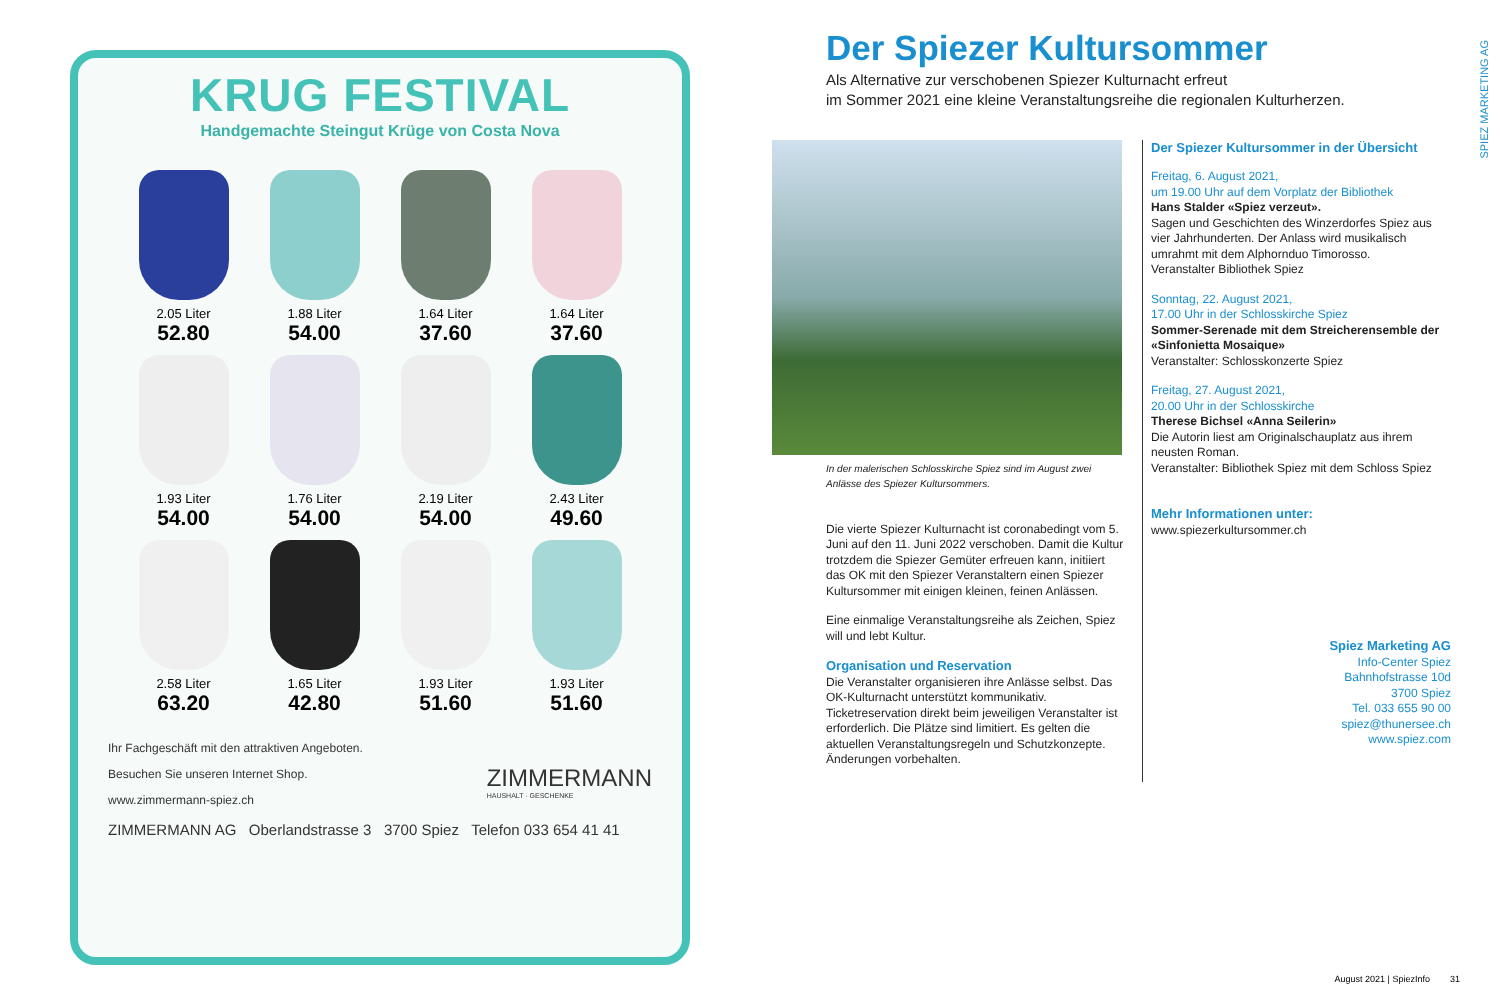KRUG FESTIVAL
Handgemachte Steingut Krüge von Costa Nova
2.05 Liter
52.80
1.88 Liter
54.00
1.64 Liter
37.60
1.64 Liter
37.60
1.93 Liter
54.00
1.76 Liter
54.00
2.19 Liter
54.00
2.43 Liter
49.60
2.58 Liter
63.20
1.65 Liter
42.80
1.93 Liter
51.60
1.93 Liter
51.60
Ihr Fachgeschäft mit den attraktiven Angeboten.
Besuchen Sie unseren Internet Shop.
www.zimmermann-spiez.ch
ZIMMERMANN
HAUSHALT · GESCHENKE
ZIMMERMANN AG Oberlandstrasse 3 3700 Spiez Telefon 033 654 41 41
Der Spiezer Kultursommer
Als Alternative zur verschobenen Spiezer Kulturnacht erfreut
im Sommer 2021 eine kleine Veranstaltungsreihe die regionalen Kulturherzen.
In der malerischen Schlosskirche Spiez sind im August zwei Anlässe des Spiezer Kultursommers.
Die vierte Spiezer Kulturnacht ist coronabedingt vom 5. Juni auf den 11. Juni 2022 verschoben. Damit die Kultur trotzdem die Spiezer Gemüter erfreuen kann, initiiert das OK mit den Spiezer Veranstaltern einen Spiezer Kultursommer mit einigen kleinen, feinen Anlässen.
Eine einmalige Veranstaltungsreihe als Zeichen, Spiez will und lebt Kultur.
Organisation und Reservation
Die Veranstalter organisieren ihre Anlässe selbst. Das OK-Kulturnacht unterstützt kommunikativ. Ticketreservation direkt beim jeweiligen Veranstalter ist erforderlich. Die Plätze sind limitiert. Es gelten die aktuellen Veranstaltungsregeln und Schutzkonzepte. Änderungen vorbehalten.
Der Spiezer Kultursommer in der Übersicht
Freitag, 6. August 2021,
um 19.00 Uhr auf dem Vorplatz der Bibliothek
Hans Stalder «Spiez verzeut».
Sagen und Geschichten des Winzerdorfes Spiez aus vier Jahrhunderten. Der Anlass wird musikalisch umrahmt mit dem Alphornduo Timorosso.
Veranstalter Bibliothek Spiez
Sonntag, 22. August 2021,
17.00 Uhr in der Schlosskirche Spiez
Sommer-Serenade mit dem Streicherensemble der «Sinfonietta Mosaique»
Veranstalter: Schlosskonzerte Spiez
Freitag, 27. August 2021,
20.00 Uhr in der Schlosskirche
Therese Bichsel «Anna Seilerin»
Die Autorin liest am Originalschauplatz aus ihrem neusten Roman.
Veranstalter: Bibliothek Spiez mit dem Schloss Spiez
Mehr Informationen unter:
www.spiezerkultursommer.ch
Spiez Marketing AG
Info-Center Spiez
Bahnhofstrasse 10d
3700 Spiez
Tel. 033 655 90 00
spiez@thunersee.ch
www.spiez.com
SPIEZ MARKETING AG
August 2021 | SpiezInfo 31